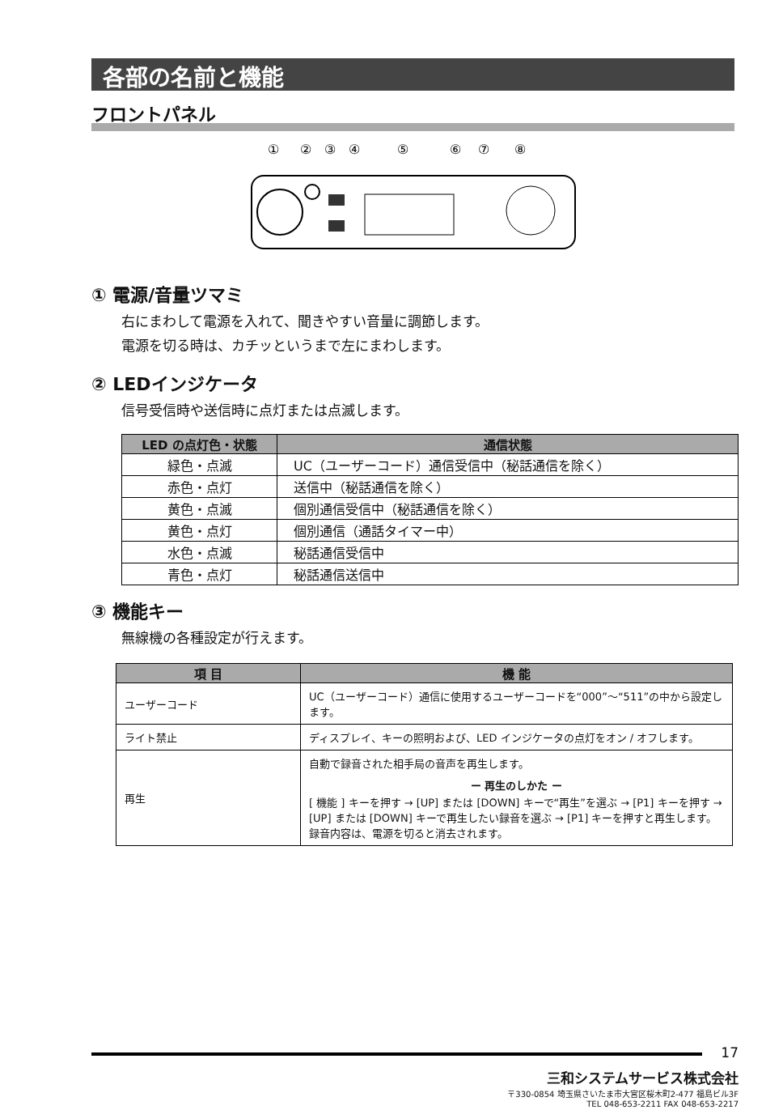各部の名前と機能
フロントパネル
①
②
③
④
⑤
⑥
⑦
⑧
① 電源/音量ツマミ
右にまわして電源を入れて、聞きやすい音量に調節します。
電源を切る時は、カチッというまで左にまわします。
② LEDインジケータ
信号受信時や送信時に点灯または点滅します。
| LED の点灯色・状態 | 通信状態 |
| --- | --- |
| 緑色・点滅 | UC（ユーザーコード）通信受信中（秘話通信を除く） |
| 赤色・点灯 | 送信中（秘話通信を除く） |
| 黄色・点滅 | 個別通信受信中（秘話通信を除く） |
| 黄色・点灯 | 個別通信（通話タイマー中） |
| 水色・点滅 | 秘話通信受信中 |
| 青色・点灯 | 秘話通信送信中 |
③ 機能キー
無線機の各種設定が行えます。
| 項 目 | 機 能 |
| --- | --- |
| ユーザーコード | UC（ユーザーコード）通信に使用するユーザーコードを“000”～“511”の中から設定します。 |
| ライト禁止 | ディスプレイ、キーの照明および、LED インジケータの点灯をオン / オフします。 |
| 再生 | 自動で録音された相手局の音声を再生します。 ー 再生のしかた ー [ 機能 ] キーを押す → [UP] または [DOWN] キーで“再生”を選ぶ → [P1] キーを押す → [UP] または [DOWN] キーで再生したい録音を選ぶ → [P1] キーを押すと再生します。録音内容は、電源を切ると消去されます。 |
17
三和システムサービス株式会社
〒330-0854 埼玉県さいたま市大宮区桜木町2-477 福島ビル3F
TEL 048-653-2211 FAX 048-653-2217